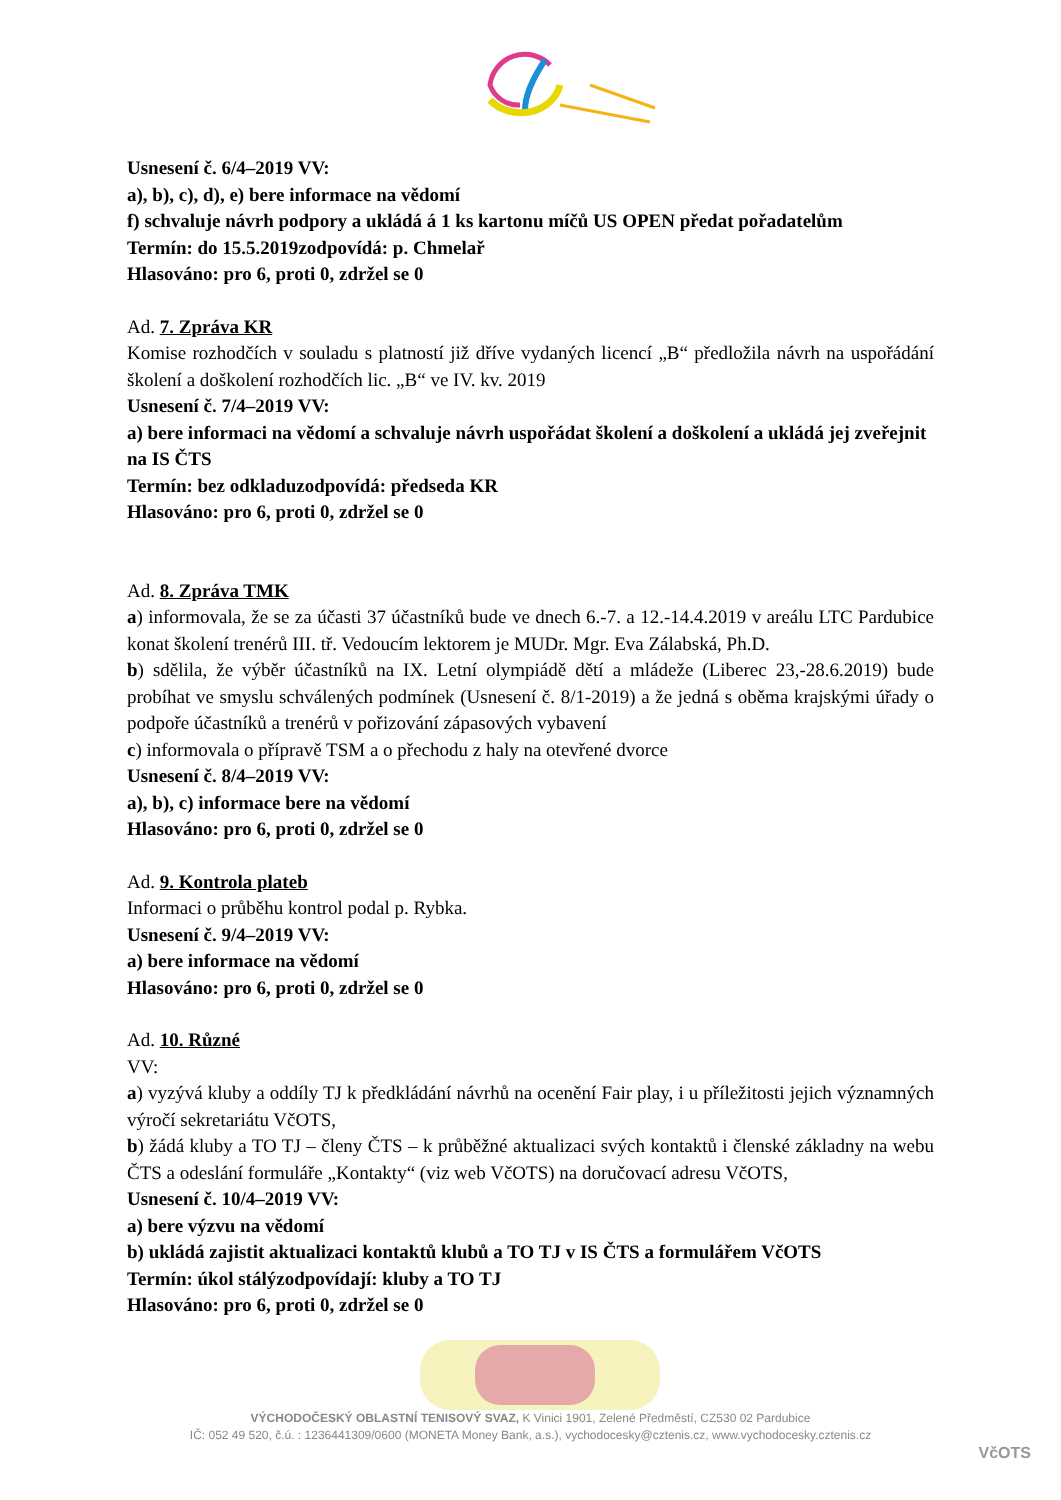Usnesení č. 6/4–2019 VV:
a), b), c), d), e) bere informace na vědomí
f) schvaluje návrh podpory a ukládá á 1 ks kartonu míčů US OPEN předat pořadatelům
Termín: do 15.5.2019 zodpovídá: p. Chmelař
Hlasováno: pro 6, proti 0, zdržel se 0
Ad. 7. Zpráva KR
Komise rozhodčích v souladu s platností již dříve vydaných licencí „B“ předložila návrh na uspořádání školení a doškolení rozhodčích lic. „B“ ve IV. kv. 2019
Usnesení č. 7/4–2019 VV:
a) bere informaci na vědomí a schvaluje návrh uspořádat školení a doškolení a ukládá jej zveřejnit na IS ČTS
Termín: bez odkladu zodpovídá: předseda KR
Hlasováno: pro 6, proti 0, zdržel se 0
Ad. 8. Zpráva TMK
a) informovala, že se za účasti 37 účastníků bude ve dnech 6.-7. a 12.-14.4.2019 v areálu LTC Pardubice konat školení trenérů III. tř. Vedoucím lektorem je MUDr. Mgr. Eva Zálabská, Ph.D.
b) sdělila, že výběr účastníků na IX. Letní olympiádě dětí a mládeže (Liberec 23,-28.6.2019) bude probíhat ve smyslu schválených podmínek (Usnesení č. 8/1-2019) a že jedná s oběma krajskými úřady o podpoře účastníků a trenérů v pořizování zápasových vybavení
c) informovala o přípravě TSM a o přechodu z haly na otevřené dvorce
Usnesení č. 8/4–2019 VV:
a), b), c) informace bere na vědomí
Hlasováno: pro 6, proti 0, zdržel se 0
Ad. 9. Kontrola plateb
Informaci o průběhu kontrol podal p. Rybka.
Usnesení č. 9/4–2019 VV:
a) bere informace na vědomí
Hlasováno: pro 6, proti 0, zdržel se 0
Ad. 10. Různé
VV:
a) vyzývá kluby a oddíly TJ k předkládání návrhů na ocenění Fair play, i u příležitosti jejich významných výročí sekretariátu VčOTS,
b) žádá kluby a TO TJ – členy ČTS – k průběžné aktualizaci svých kontaktů i členské základny na webu ČTS a odeslání formuláře „Kontakty“ (viz web VčOTS) na doručovací adresu VčOTS,
Usnesení č. 10/4–2019 VV:
a) bere výzvu na vědomí
b) ukládá zajistit aktualizaci kontaktů klubů a TO TJ v IS ČTS a formulářem VčOTS
Termín: úkol stálý zodpovídají: kluby a TO TJ
Hlasováno: pro 6, proti 0, zdržel se 0
VÝCHODOČESKÝ OBLASTNÍ TENISOVÝ SVAZ, K Vinici 1901, Zelené Předměstí, CZ530 02 Pardubice
IČ: 052 49 520, č.ú. : 1236441309/0600 (MONETA Money Bank, a.s.), vychodocesky@cztenis.cz, www.vychodocesky.cztenis.cz
VčOTS